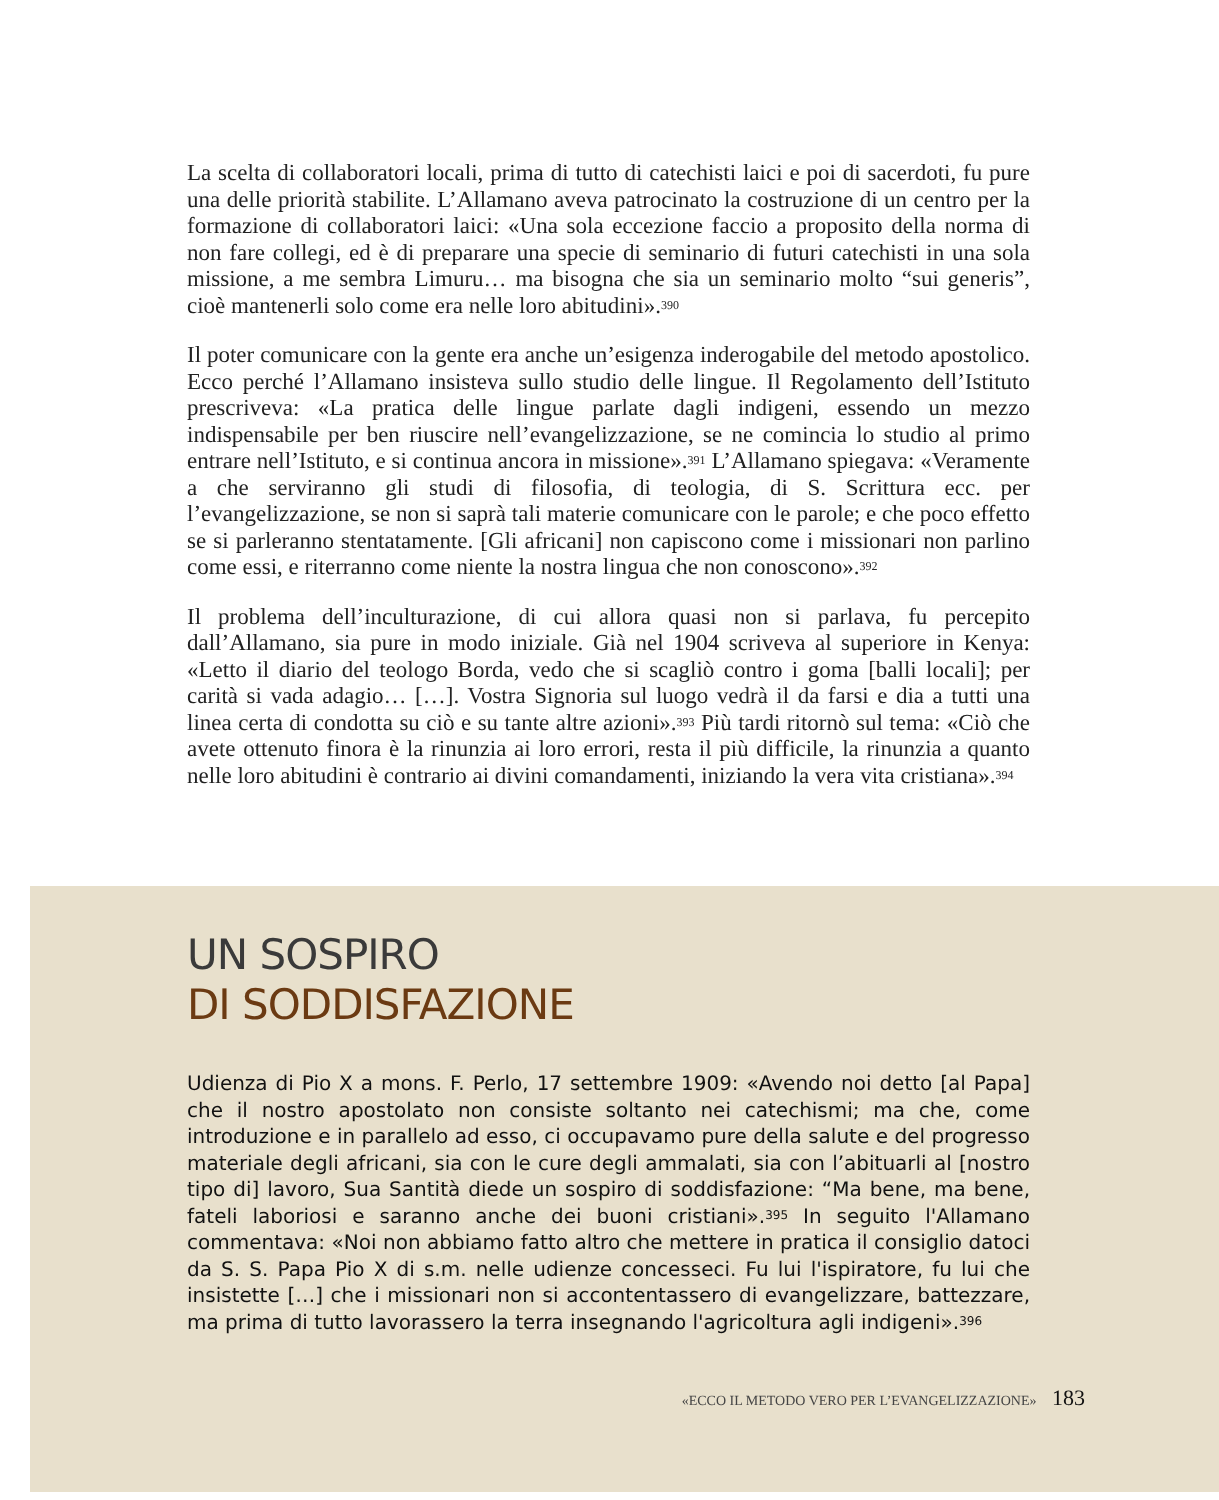La scelta di collaboratori locali, prima di tutto di catechisti laici e poi di sacerdoti, fu pure una delle priorità stabilite. L’Allamano aveva patrocinato la costruzione di un centro per la formazione di collaboratori laici: «Una sola eccezione faccio a proposito della norma di non fare collegi, ed è di preparare una specie di seminario di futuri catechisti in una sola missione, a me sembra Limuru… ma bisogna che sia un seminario molto “sui generis”, cioè mantenerli solo come era nelle loro abitudini».<sup>390</sup>
Il poter comunicare con la gente era anche un’esigenza inderogabile del metodo apostolico. Ecco perché l’Allamano insisteva sullo studio delle lingue. Il Regolamento dell’Istituto prescriveva: «La pratica delle lingue parlate dagli indigeni, essendo un mezzo indispensabile per ben riuscire nell’evangelizzazione, se ne comincia lo studio al primo entrare nell’Istituto, e si continua ancora in missione».<sup>391</sup> L’Allamano spiegava: «Veramente a che serviranno gli studi di filosofia, di teologia, di S. Scrittura ecc. per l’evangelizzazione, se non si saprà tali materie comunicare con le parole; e che poco effetto se si parleranno stentatamente. [Gli africani] non capiscono come i missionari non parlino come essi, e riterranno come niente la nostra lingua che non conoscono».<sup>392</sup>
Il problema dell’inculturazione, di cui allora quasi non si parlava, fu percepito dall’Allamano, sia pure in modo iniziale. Già nel 1904 scriveva al superiore in Kenya: «Letto il diario del teologo Borda, vedo che si scagliò contro i goma [balli locali]; per carità si vada adagio… […]. Vostra Signoria sul luogo vedrà il da farsi e dia a tutti una linea certa di condotta su ciò e su tante altre azioni».<sup>393</sup> Più tardi ritornò sul tema: «Ciò che avete ottenuto finora è la rinunzia ai loro errori, resta il più difficile, la rinunzia a quanto nelle loro abitudini è contrario ai divini comandamenti, iniziando la vera vita cristiana».<sup>394</sup>
UN SOSPIRO
DI SODDISFAZIONE
Udienza di Pio X a mons. F. Perlo, 17 settembre 1909: «Avendo noi detto [al Papa] che il nostro apostolato non consiste soltanto nei catechismi; ma che, come introduzione e in parallelo ad esso, ci occupavamo pure della salute e del progresso materiale degli africani, sia con le cure degli ammalati, sia con l’abituarli al [nostro tipo di] lavoro, Sua Santità diede un sospiro di soddisfazione: “Ma bene, ma bene, fateli laboriosi e saranno anche dei buoni cristiani».<sup>395</sup> In seguito l'Allamano commentava: «Noi non abbiamo fatto altro che mettere in pratica il consiglio datoci da S. S. Papa Pio X di s.m. nelle udienze concesseci. Fu lui l'ispiratore, fu lui che insistette […] che i missionari non si accontentassero di evangelizzare, battezzare, ma prima di tutto lavorassero la terra insegnando l'agricoltura agli indigeni».<sup>396</sup>
«ECCO IL METODO VERO PER L’EVANGELIZZAZIONE» 183